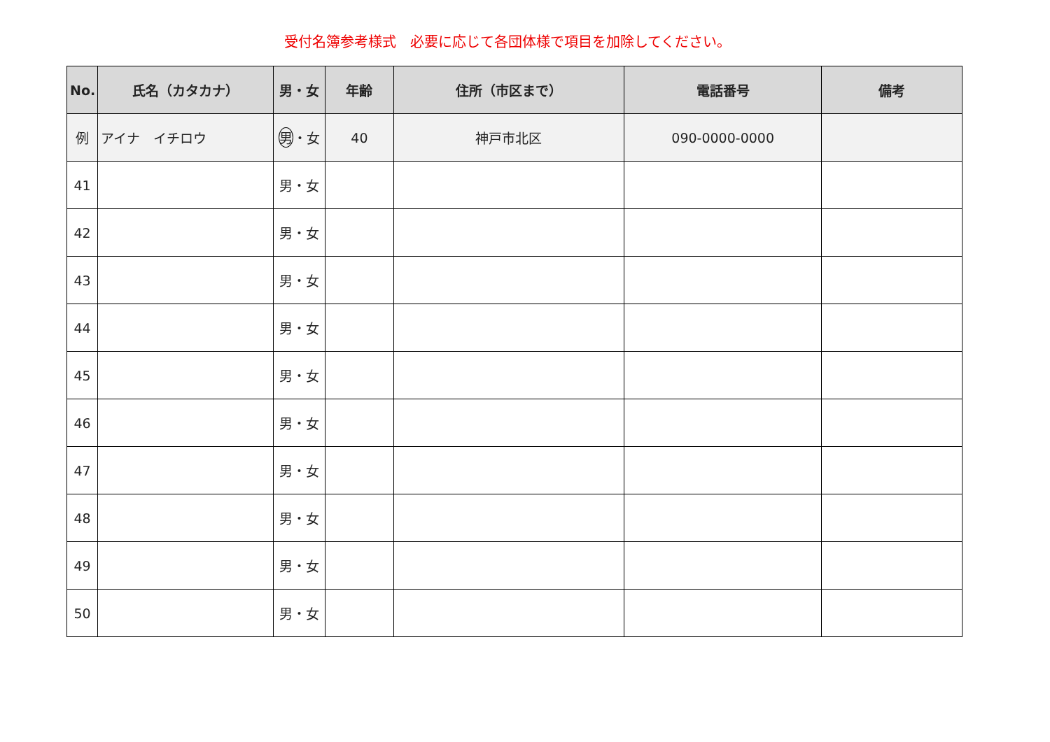受付名簿参考様式　必要に応じて各団体様で項目を加除してください。
| No. | 氏名（カタカナ） | 男・女 | 年齢 | 住所（市区まで） | 電話番号 | 備考 |
| --- | --- | --- | --- | --- | --- | --- |
| 例 | アイナ イチロウ | 男 ・女 | 40 | 神戸市北区 | 090-0000-0000 | |
| 41 | | 男・女 | | | | |
| 42 | | 男・女 | | | | |
| 43 | | 男・女 | | | | |
| 44 | | 男・女 | | | | |
| 45 | | 男・女 | | | | |
| 46 | | 男・女 | | | | |
| 47 | | 男・女 | | | | |
| 48 | | 男・女 | | | | |
| 49 | | 男・女 | | | | |
| 50 | | 男・女 | | | | |